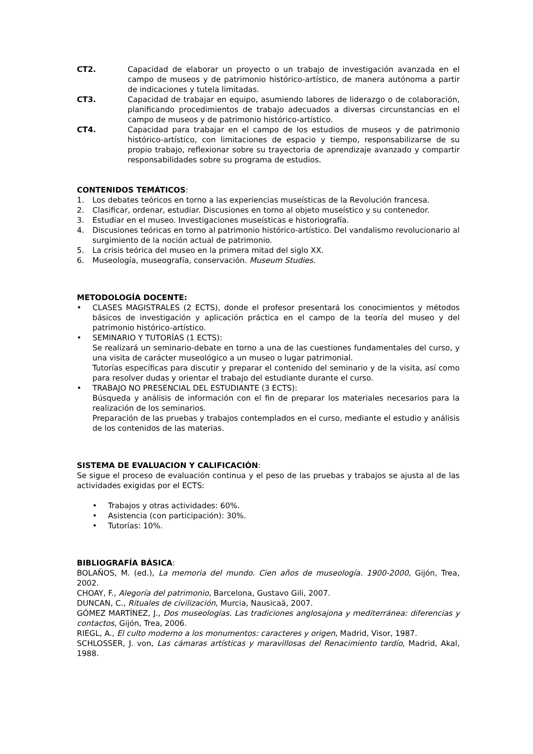CT2. Capacidad de elaborar un proyecto o un trabajo de investigación avanzada en el campo de museos y de patrimonio histórico-artístico, de manera autónoma a partir de indicaciones y tutela limitadas.
CT3. Capacidad de trabajar en equipo, asumiendo labores de liderazgo o de colaboración, planificando procedimientos de trabajo adecuados a diversas circunstancias en el campo de museos y de patrimonio histórico-artístico.
CT4. Capacidad para trabajar en el campo de los estudios de museos y de patrimonio histórico-artístico, con limitaciones de espacio y tiempo, responsabilizarse de su propio trabajo, reflexionar sobre su trayectoria de aprendizaje avanzado y compartir responsabilidades sobre su programa de estudios.
CONTENIDOS TEMÁTICOS:
1. Los debates teóricos en torno a las experiencias museísticas de la Revolución francesa.
2. Clasificar, ordenar, estudiar. Discusiones en torno al objeto museístico y su contenedor.
3. Estudiar en el museo. Investigaciones museísticas e historiografía.
4. Discusiones teóricas en torno al patrimonio histórico-artístico. Del vandalismo revolucionario al surgimiento de la noción actual de patrimonio.
5. La crisis teórica del museo en la primera mitad del siglo XX.
6. Museología, museografía, conservación. Museum Studies.
METODOLOGÍA DOCENTE:
• CLASES MAGISTRALES (2 ECTS), donde el profesor presentará los conocimientos y métodos básicos de investigación y aplicación práctica en el campo de la teoría del museo y del patrimonio histórico-artístico.
• SEMINARIO Y TUTORÍAS (1 ECTS):
Se realizará un seminario-debate en torno a una de las cuestiones fundamentales del curso, y una visita de carácter museológico a un museo o lugar patrimonial.
Tutorías específicas para discutir y preparar el contenido del seminario y de la visita, así como para resolver dudas y orientar el trabajo del estudiante durante el curso.
• TRABAJO NO PRESENCIAL DEL ESTUDIANTE (3 ECTS):
Búsqueda y análisis de información con el fin de preparar los materiales necesarios para la realización de los seminarios.
Preparación de las pruebas y trabajos contemplados en el curso, mediante el estudio y análisis de los contenidos de las materias.
SISTEMA DE EVALUACION Y CALIFICACIÓN:
Se sigue el proceso de evaluación continua y el peso de las pruebas y trabajos se ajusta al de las actividades exigidas por el ECTS:
• Trabajos y otras actividades: 60%.
• Asistencia (con participación): 30%.
• Tutorías: 10%.
BIBLIOGRAFÍA BÁSICA:
BOLAÑOS, M. (ed.), La memoria del mundo. Cien años de museología. 1900-2000, Gijón, Trea, 2002.
CHOAY, F., Alegoría del patrimonio, Barcelona, Gustavo Gili, 2007.
DUNCAN, C., Rituales de civilización, Murcia, Nausicaä, 2007.
GÓMEZ MARTÍNEZ, J., Dos museologías. Las tradiciones anglosajona y mediterránea: diferencias y contactos, Gijón, Trea, 2006.
RIEGL, A., El culto moderno a los monumentos: caracteres y origen, Madrid, Visor, 1987.
SCHLOSSER, J. von, Las cámaras artísticas y maravillosas del Renacimiento tardío, Madrid, Akal, 1988.